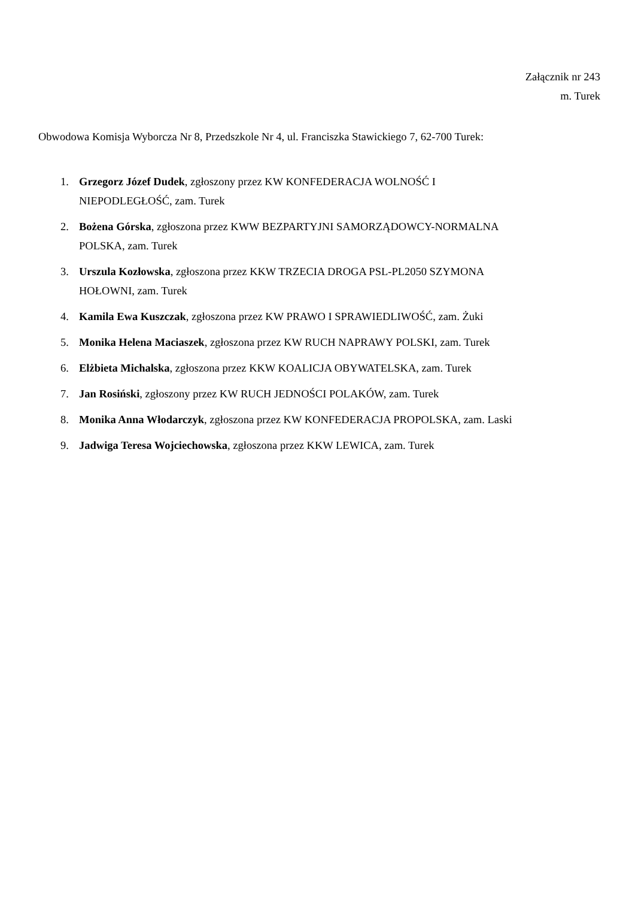Załącznik nr 243
m. Turek
Obwodowa Komisja Wyborcza Nr 8, Przedszkole Nr 4, ul. Franciszka Stawickiego 7, 62-700 Turek:
1. Grzegorz Józef Dudek, zgłoszony przez KW KONFEDERACJA WOLNOŚĆ I
NIEPODLEGŁOŚĆ, zam. Turek
2. Bożena Górska, zgłoszona przez KWW BEZPARTYJNI SAMORZĄDOWCY-NORMALNA
POLSKA, zam. Turek
3. Urszula Kozłowska, zgłoszona przez KKW TRZECIA DROGA PSL-PL2050 SZYMONA
HOŁOWNI, zam. Turek
4. Kamila Ewa Kuszczak, zgłoszona przez KW PRAWO I SPRAWIEDLIWOŚĆ, zam. Żuki
5. Monika Helena Maciaszek, zgłoszona przez KW RUCH NAPRAWY POLSKI, zam. Turek
6. Elżbieta Michalska, zgłoszona przez KKW KOALICJA OBYWATELSKA, zam. Turek
7. Jan Rosiński, zgłoszony przez KW RUCH JEDNOŚCI POLAKÓW, zam. Turek
8. Monika Anna Włodarczyk, zgłoszona przez KW KONFEDERACJA PROPOLSKA, zam. Laski
9. Jadwiga Teresa Wojciechowska, zgłoszona przez KKW LEWICA, zam. Turek